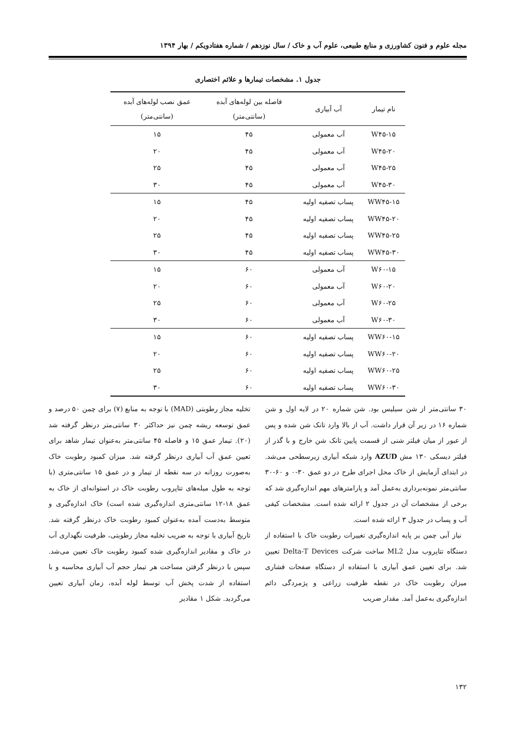مجله علوم و فنون کشاورزی و منابع طبیعی، علوم آب و خاک / سال نوزدهم / شماره هفتادویکم / بهار ۱۳۹۴
جدول ۱. مشخصات تیمارها و علائم اختصاری
| نام تیمار | آب آبیاری | فاصله بین لوله‌های آبده (سانتی‌متر) | عمق نصب لوله‌های آبده (سانتی‌متر) |
| --- | --- | --- | --- |
| W۴۵-۱۵ | آب معمولی | ۴۵ | ۱۵ |
| W۴۵-۲۰ | آب معمولی | ۴۵ | ۲۰ |
| W۴۵-۲۵ | آب معمولی | ۴۵ | ۲۵ |
| W۴۵-۳۰ | آب معمولی | ۴۵ | ۳۰ |
| WW۴۵-۱۵ | پساب تصفیه اولیه | ۴۵ | ۱۵ |
| WW۴۵-۲۰ | پساب تصفیه اولیه | ۴۵ | ۲۰ |
| WW۴۵-۲۵ | پساب تصفیه اولیه | ۴۵ | ۲۵ |
| WW۴۵-۳۰ | پساب تصفیه اولیه | ۴۵ | ۳۰ |
| W۶۰-۱۵ | آب معمولی | ۶۰ | ۱۵ |
| W۶۰-۲۰ | آب معمولی | ۶۰ | ۲۰ |
| W۶۰-۲۵ | آب معمولی | ۶۰ | ۲۵ |
| W۶۰-۳۰ | آب معمولی | ۶۰ | ۳۰ |
| WW۶۰-۱۵ | پساب تصفیه اولیه | ۶۰ | ۱۵ |
| WW۶۰-۲۰ | پساب تصفیه اولیه | ۶۰ | ۲۰ |
| WW۶۰-۲۵ | پساب تصفیه اولیه | ۶۰ | ۲۵ |
| WW۶۰-۳۰ | پساب تصفیه اولیه | ۶۰ | ۳۰ |
۳۰ سانتی‌متر از شن سیلیس بود. شن شماره ۲۰ در لایه اول و شن شماره ۱۶ در زیر آن قرار داشت. آب از بالا وارد تانک شن شده و پس از عبور از میان فیلتر شنی از قسمت پایین تانک شن خارج و با گذر از فیلتر دیسکی ۱۳۰ مش AZUD وارد شبکه آبیاری زیرسطحی می‌شد. در ابتدای آزمایش از خاک محل اجرای طرح در دو عمق ۳۰-۰ و ۶۰-۳۰ سانتی‌متر نمونه‌برداری به‌عمل آمد و پارامترهای مهم اندازه‌گیری شد که برخی از مشخصات آن در جدول ۲ ارائه شده است. مشخصات کیفی آب و پساب در جدول ۳ ارائه شده است.
نیاز آبی چمن بر پایه اندازه‌گیری تغییرات رطوبت خاک با استفاده از دستگاه تتاپروب مدل ML2 ساخت شرکت Delta-T Devices تعیین شد. برای تعیین عمق آبیاری با استفاده از دستگاه صفحات فشاری میزان رطوبت خاک در نقطه ظرفیت زراعی و پژمردگی دائم اندازه‌گیری به‌عمل آمد. مقدار ضریب
تخلیه مجاز رطوبتی (MAD) با توجه به منابع (۷) برای چمن ۵۰ درصد و عمق توسعه ریشه چمن نیز حداکثر ۳۰ سانتی‌متر درنظر گرفته شد (۲۰). تیمار عمق ۱۵ و فاصله ۴۵ سانتی‌متر به‌عنوان تیمار شاهد برای تعیین عمق آب آبیاری درنظر گرفته شد. میزان کمبود رطوبت خاک به‌صورت روزانه در سه نقطه از تیمار و در عمق ۱۵ سانتی‌متری (با توجه به طول میله‌های تتاپروب رطوبت خاک در استوانه‌ای از خاک به عمق ۱۸-۱۲ سانتی‌متری اندازه‌گیری شده است) خاک اندازه‌گیری و متوسط به‌دست آمده به‌عنوان کمبود رطوبت خاک درنظر گرفته شد. تاریخ آبیاری با توجه به ضریب تخلیه مجاز رطوبتی، ظرفیت نگهداری آب در خاک و مقادیر اندازه‌گیری شده کمبود رطوبت خاک تعیین می‌شد. سپس با درنظر گرفتن مساحت هر تیمار حجم آب آبیاری محاسبه و با استفاده از شدت پخش آب توسط لوله آبده، زمان آبیاری تعیین می‌گردید. شکل ۱ مقادیر
۱۳۲